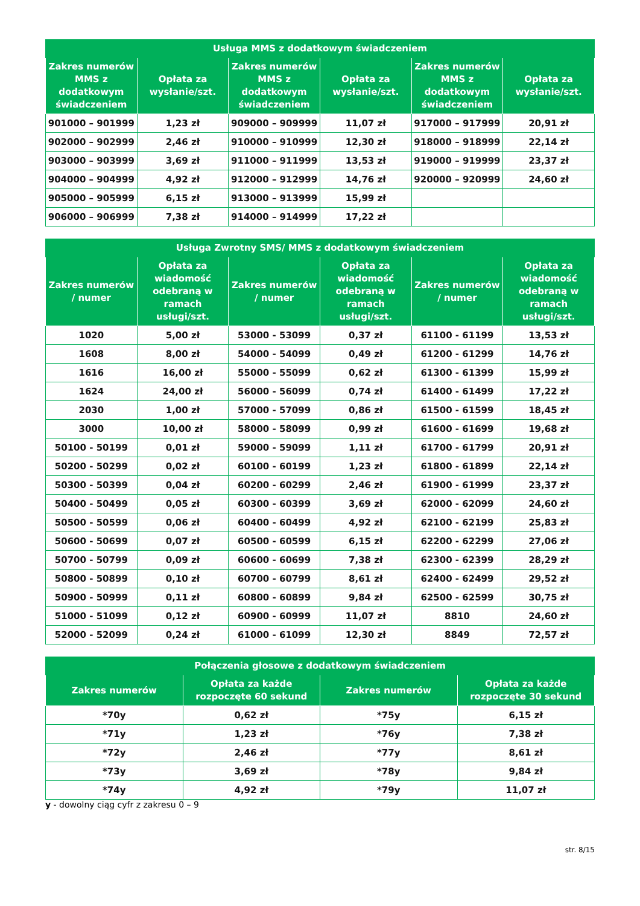| Usługa MMS z dodatkowym świadczeniem | | | | | |
| --- | --- | --- | --- | --- | --- |
| Zakres numerów MMS z dodatkowym świadczeniem | Opłata za wysłanie/szt. | Zakres numerów MMS z dodatkowym świadczeniem | Opłata za wysłanie/szt. | Zakres numerów MMS z dodatkowym świadczeniem | Opłata za wysłanie/szt. |
| 901000 – 901999 | 1,23 zł | 909000 – 909999 | 11,07 zł | 917000 – 917999 | 20,91 zł |
| 902000 – 902999 | 2,46 zł | 910000 – 910999 | 12,30 zł | 918000 – 918999 | 22,14 zł |
| 903000 – 903999 | 3,69 zł | 911000 – 911999 | 13,53 zł | 919000 – 919999 | 23,37 zł |
| 904000 – 904999 | 4,92 zł | 912000 – 912999 | 14,76 zł | 920000 – 920999 | 24,60 zł |
| 905000 – 905999 | 6,15 zł | 913000 – 913999 | 15,99 zł | | |
| 906000 – 906999 | 7,38 zł | 914000 – 914999 | 17,22 zł | | |
| Usługa Zwrotny SMS/ MMS z dodatkowym świadczeniem | | | | | |
| --- | --- | --- | --- | --- | --- |
| Zakres numerów / numer | Opłata za wiadomość odebraną w ramach usługi/szt. | Zakres numerów / numer | Opłata za wiadomość odebraną w ramach usługi/szt. | Zakres numerów / numer | Opłata za wiadomość odebraną w ramach usługi/szt. |
| 1020 | 5,00 zł | 53000 - 53099 | 0,37 zł | 61100 - 61199 | 13,53 zł |
| 1608 | 8,00 zł | 54000 - 54099 | 0,49 zł | 61200 - 61299 | 14,76 zł |
| 1616 | 16,00 zł | 55000 - 55099 | 0,62 zł | 61300 - 61399 | 15,99 zł |
| 1624 | 24,00 zł | 56000 - 56099 | 0,74 zł | 61400 - 61499 | 17,22 zł |
| 2030 | 1,00 zł | 57000 - 57099 | 0,86 zł | 61500 - 61599 | 18,45 zł |
| 3000 | 10,00 zł | 58000 - 58099 | 0,99 zł | 61600 - 61699 | 19,68 zł |
| 50100 - 50199 | 0,01 zł | 59000 - 59099 | 1,11 zł | 61700 - 61799 | 20,91 zł |
| 50200 - 50299 | 0,02 zł | 60100 - 60199 | 1,23 zł | 61800 - 61899 | 22,14 zł |
| 50300 - 50399 | 0,04 zł | 60200 - 60299 | 2,46 zł | 61900 - 61999 | 23,37 zł |
| 50400 - 50499 | 0,05 zł | 60300 - 60399 | 3,69 zł | 62000 - 62099 | 24,60 zł |
| 50500 - 50599 | 0,06 zł | 60400 - 60499 | 4,92 zł | 62100 - 62199 | 25,83 zł |
| 50600 - 50699 | 0,07 zł | 60500 - 60599 | 6,15 zł | 62200 - 62299 | 27,06 zł |
| 50700 - 50799 | 0,09 zł | 60600 - 60699 | 7,38 zł | 62300 - 62399 | 28,29 zł |
| 50800 - 50899 | 0,10 zł | 60700 - 60799 | 8,61 zł | 62400 - 62499 | 29,52 zł |
| 50900 - 50999 | 0,11 zł | 60800 - 60899 | 9,84 zł | 62500 - 62599 | 30,75 zł |
| 51000 - 51099 | 0,12 zł | 60900 - 60999 | 11,07 zł | 8810 | 24,60 zł |
| 52000 - 52099 | 0,24 zł | 61000 - 61099 | 12,30 zł | 8849 | 72,57 zł |
| Połączenia głosowe z dodatkowym świadczeniem | | | |
| --- | --- | --- | --- |
| Zakres numerów | Opłata za każde rozpoczęte 60 sekund | Zakres numerów | Opłata za każde rozpoczęte 30 sekund |
| *70y | 0,62 zł | *75y | 6,15 zł |
| *71y | 1,23 zł | *76y | 7,38 zł |
| *72y | 2,46 zł | *77y | 8,61 zł |
| *73y | 3,69 zł | *78y | 9,84 zł |
| *74y | 4,92 zł | *79y | 11,07 zł |
y - dowolny ciąg cyfr z zakresu 0 – 9
str. 8/15